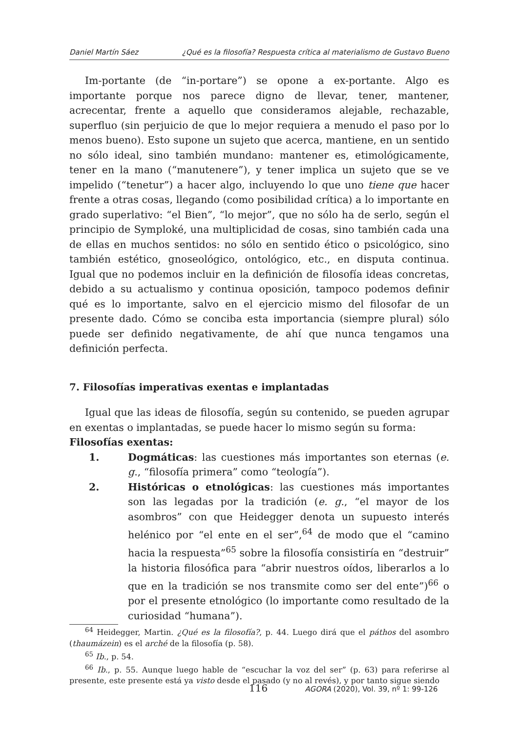Daniel Martín Sáez ¿Qué es la filosofía? Respuesta crítica al materialismo de Gustavo Bueno
Im-portante (de “in-portare”) se opone a ex-portante. Algo es importante porque nos parece digno de llevar, tener, mantener, acrecentar, frente a aquello que consideramos alejable, rechazable, superfluo (sin perjuicio de que lo mejor requiera a menudo el paso por lo menos bueno). Esto supone un sujeto que acerca, mantiene, en un sentido no sólo ideal, sino también mundano: mantener es, etimológicamente, tener en la mano (“manutenere”), y tener implica un sujeto que se ve impelido (“tenetur”) a hacer algo, incluyendo lo que uno tiene que hacer frente a otras cosas, llegando (como posibilidad crítica) a lo importante en grado superlativo: “el Bien”, “lo mejor”, que no sólo ha de serlo, según el principio de Symploké, una multiplicidad de cosas, sino también cada una de ellas en muchos sentidos: no sólo en sentido ético o psicológico, sino también estético, gnoseológico, ontológico, etc., en disputa continua. Igual que no podemos incluir en la definición de filosofía ideas concretas, debido a su actualismo y continua oposición, tampoco podemos definir qué es lo importante, salvo en el ejercicio mismo del filosofar de un presente dado. Cómo se conciba esta importancia (siempre plural) sólo puede ser definido negativamente, de ahí que nunca tengamos una definición perfecta.
7. Filosofías imperativas exentas e implantadas
Igual que las ideas de filosofía, según su contenido, se pueden agrupar en exentas o implantadas, se puede hacer lo mismo según su forma:
Filosofías exentas:
1. Dogmáticas: las cuestiones más importantes son eternas (e. g., “filosofía primera” como “teología”).
2. Históricas o etnológicas: las cuestiones más importantes son las legadas por la tradición (e. g., “el mayor de los asombros” con que Heidegger denota un supuesto interés helénico por “el ente en el ser”,<sup>64</sup> de modo que el “camino hacia la respuesta”<sup>65</sup> sobre la filosofía consistiría en “destruir” la historia filosófica para “abrir nuestros oídos, liberarlos a lo que en la tradición se nos transmite como ser del ente”)<sup>66</sup> o por el presente etnológico (lo importante como resultado de la curiosidad “humana”).
<sup>64</sup> Heidegger, Martin. ¿Qué es la filosofía?, p. 44. Luego dirá que el páthos del asombro (thaumázein) es el arché de la filosofía (p. 58).
<sup>65</sup> Ib., p. 54.
<sup>66</sup> Ib., p. 55. Aunque luego hable de “escuchar la voz del ser” (p. 63) para referirse al presente, este presente está ya visto desde el pasado (y no al revés), y por tanto sigue siendo
116 AGORA (2020), Vol. 39, nº 1: 99-126